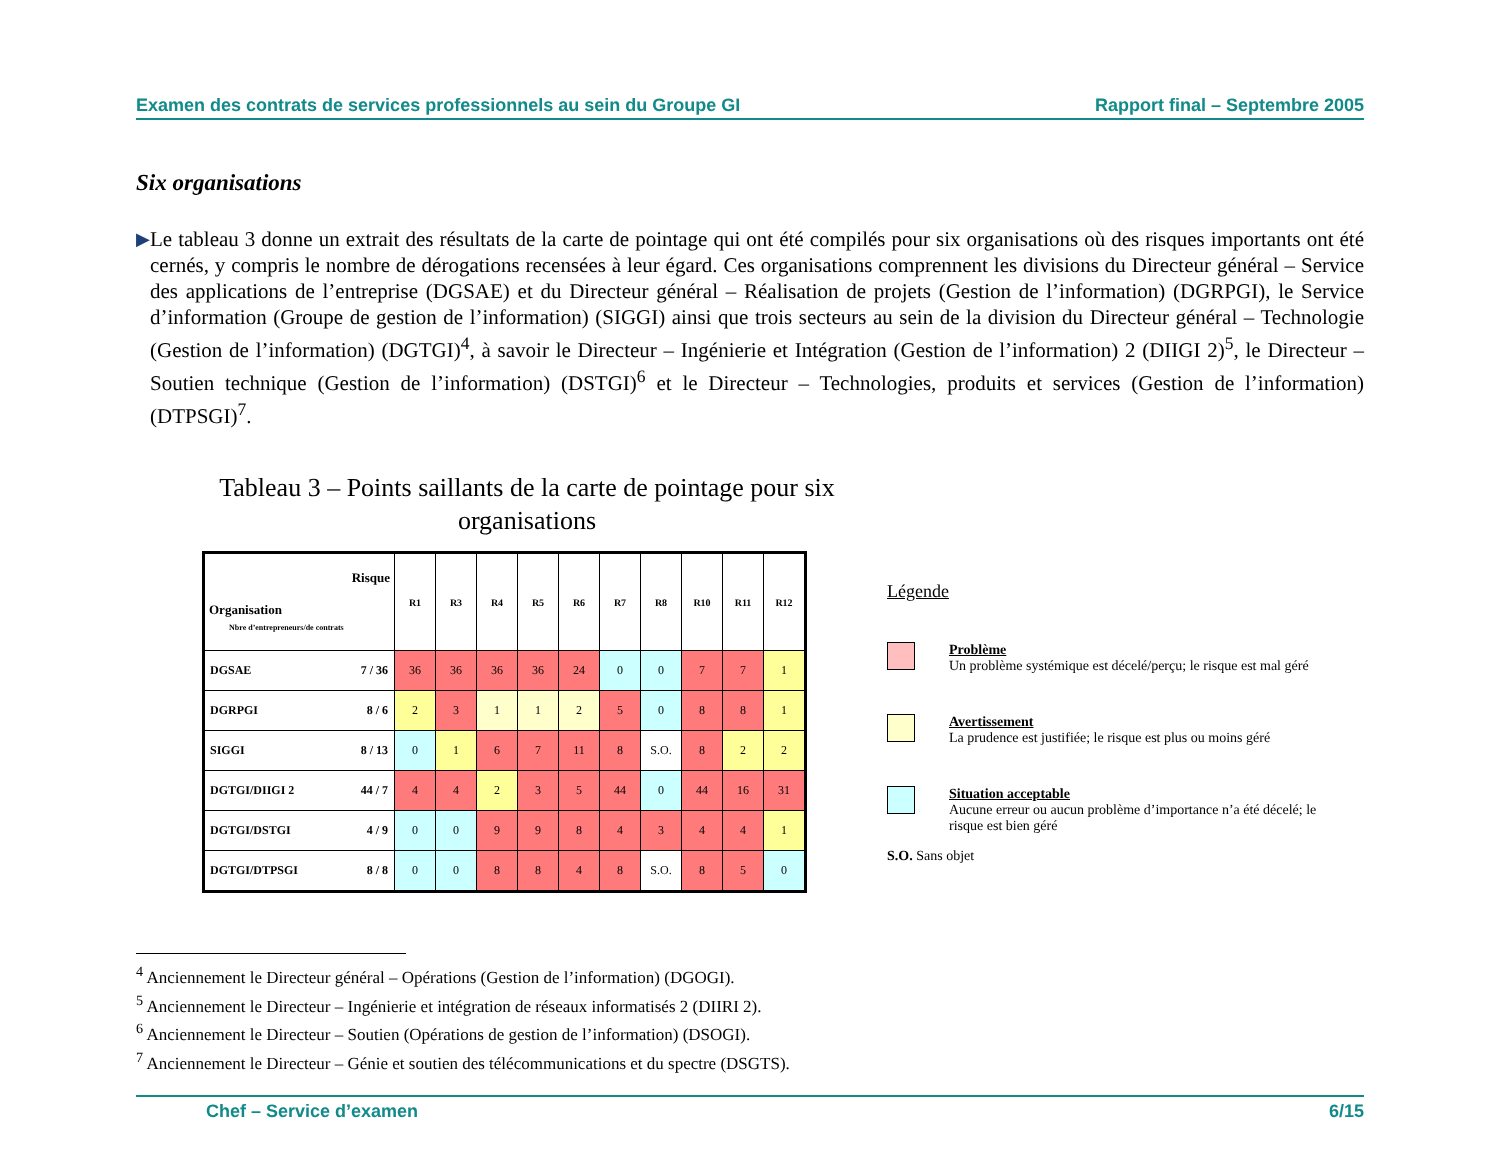Examen des contrats de services professionnels au sein du Groupe GI Rapport final – Septembre 2005
Six organisations
▶
Le tableau 3 donne un extrait des résultats de la carte de pointage qui ont été compilés pour six organisations où des risques importants ont été cernés, y compris le nombre de dérogations recensées à leur égard. Ces organisations comprennent les divisions du Directeur général – Service des applications de l’entreprise (DGSAE) et du Directeur général – Réalisation de projets (Gestion de l’information) (DGRPGI), le Service d’information (Groupe de gestion de l’information) (SIGGI) ainsi que trois secteurs au sein de la division du Directeur général – Technologie (Gestion de l’information) (DGTGI)<sup>4</sup>, à savoir le Directeur – Ingénierie et Intégration (Gestion de l’information) 2 (DIIGI 2)<sup>5</sup>, le Directeur – Soutien technique (Gestion de l’information) (DSTGI)<sup>6</sup> et le Directeur – Technologies, produits et services (Gestion de l’information) (DTPSGI)<sup>7</sup>.
Tableau 3 – Points saillants de la carte de pointage pour six organisations
| Risque Organisation Nbre d’entrepreneurs/de contrats | | R1 | R3 | R4 | R5 | R6 | R7 | R8 | R10 | R11 | R12 |
| --- | --- | --- | --- | --- | --- | --- | --- | --- | --- | --- | --- |
| DGSAE | 7 / 36 | 36 | 36 | 36 | 36 | 24 | 0 | 0 | 7 | 7 | 1 |
| DGRPGI | 8 / 6 | 2 | 3 | 1 | 1 | 2 | 5 | 0 | 8 | 8 | 1 |
| SIGGI | 8 / 13 | 0 | 1 | 6 | 7 | 11 | 8 | S.O. | 8 | 2 | 2 |
| DGTGI/DIIGI 2 | 44 / 7 | 4 | 4 | 2 | 3 | 5 | 44 | 0 | 44 | 16 | 31 |
| DGTGI/DSTGI | 4 / 9 | 0 | 0 | 9 | 9 | 8 | 4 | 3 | 4 | 4 | 1 |
| DGTGI/DTPSGI | 8 / 8 | 0 | 0 | 8 | 8 | 4 | 8 | S.O. | 8 | 5 | 0 |
Légende
Problème
Un problème systémique est décelé/perçu; le risque est mal géré
Avertissement
La prudence est justifiée; le risque est plus ou moins géré
Situation acceptable
Aucune erreur ou aucun problème d’importance n’a été décelé; le risque est bien géré
S.O. Sans objet
<sup>4</sup> Anciennement le Directeur général – Opérations (Gestion de l’information) (DGOGI).
<sup>5</sup> Anciennement le Directeur – Ingénierie et intégration de réseaux informatisés 2 (DIIRI 2).
<sup>6</sup> Anciennement le Directeur – Soutien (Opérations de gestion de l’information) (DSOGI).
<sup>7</sup> Anciennement le Directeur – Génie et soutien des télécommunications et du spectre (DSGTS).
Chef – Service d’examen 6/15